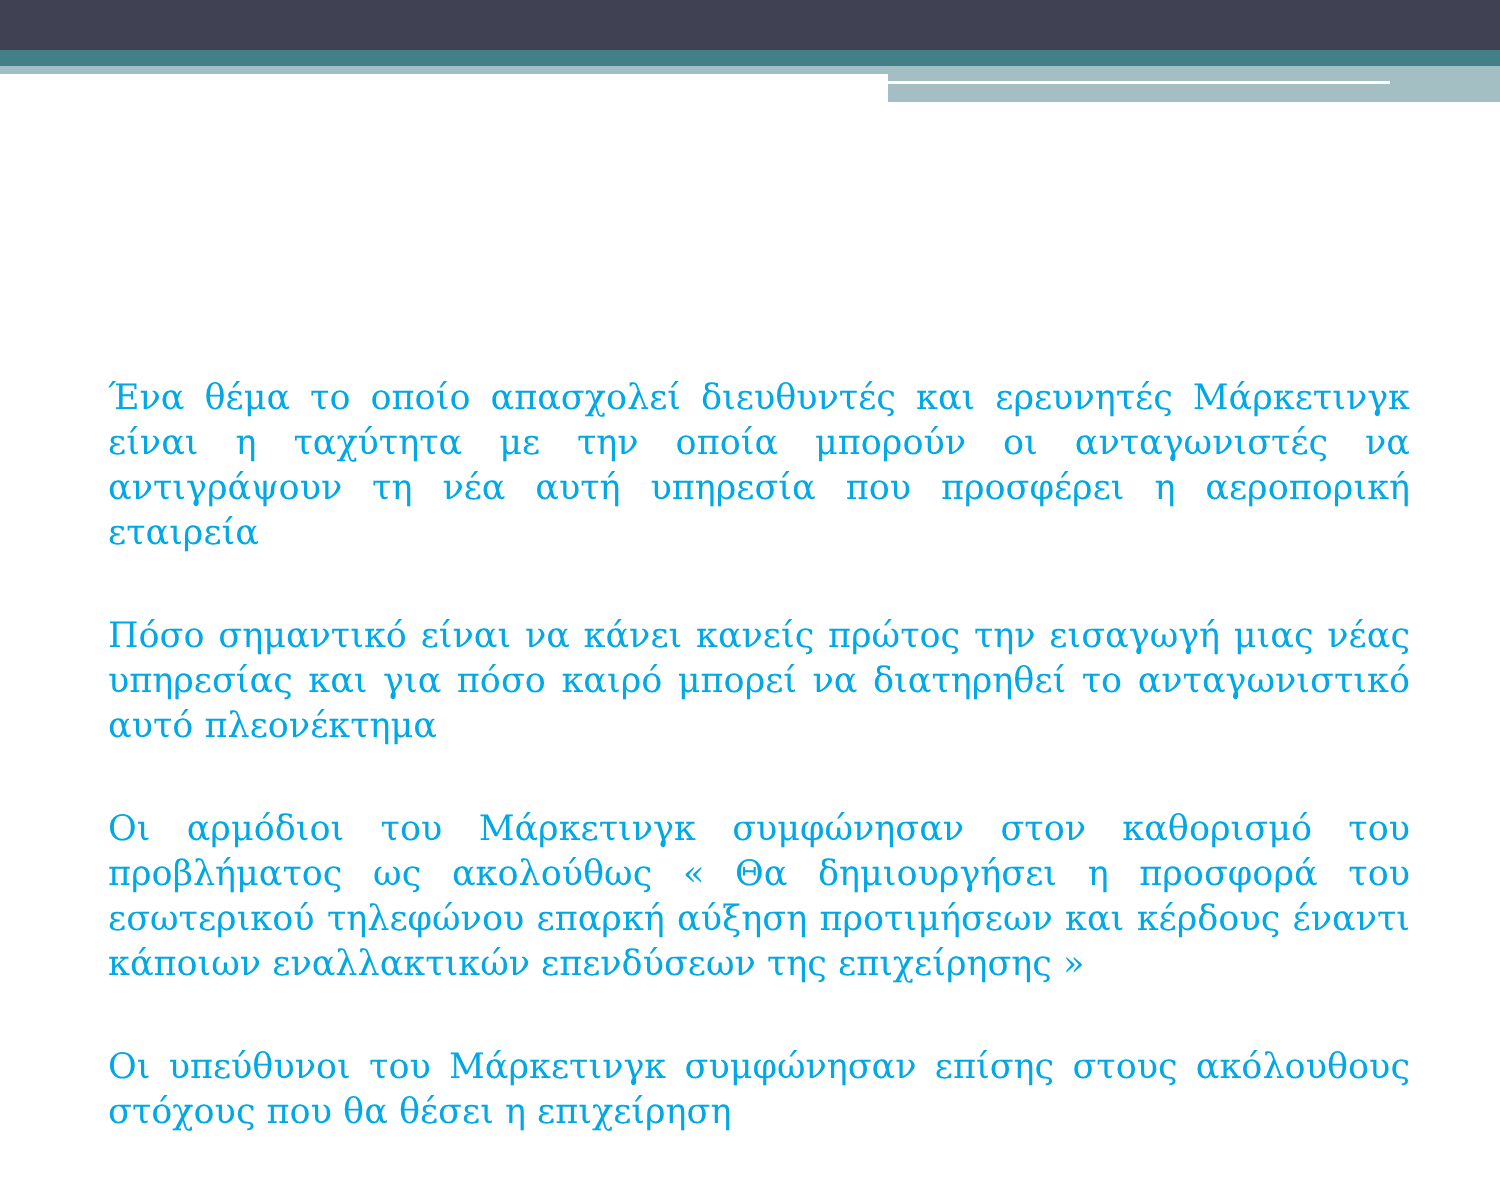Ένα θέμα το οποίο απασχολεί διευθυντές και ερευνητές Μάρκετινγκ είναι η ταχύτητα με την οποία μπορούν οι ανταγωνιστές να αντιγράψουν τη νέα αυτή υπηρεσία που προσφέρει η αεροπορική εταιρεία
Πόσο σημαντικό είναι να κάνει κανείς πρώτος την εισαγωγή μιας νέας υπηρεσίας και για πόσο καιρό μπορεί να διατηρηθεί το ανταγωνιστικό αυτό πλεονέκτημα
Οι αρμόδιοι του Μάρκετινγκ συμφώνησαν στον καθορισμό του προβλήματος ως ακολούθως « Θα δημιουργήσει η προσφορά του εσωτερικού τηλεφώνου επαρκή αύξηση προτιμήσεων και κέρδους έναντι κάποιων εναλλακτικών επενδύσεων της επιχείρησης »
Οι υπεύθυνοι του Μάρκετινγκ συμφώνησαν επίσης στους ακόλουθους στόχους που θα θέσει η επιχείρηση